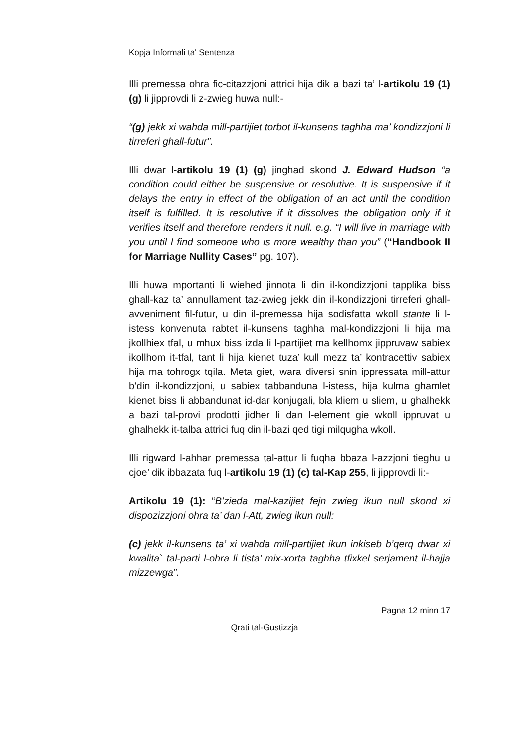Kopja Informali ta' Sentenza
Illi premessa ohra fic-citazzjoni attrici hija dik a bazi ta’ l-artikolu 19 (1) (g) li jipprovdi li z-zwieg huwa null:-
“(g) jekk xi wahda mill-partijiet torbot il-kunsens taghha ma’ kondizzjoni li tirreferi ghall-futur”.
Illi dwar l-artikolu 19 (1) (g) jinghad skond J. Edward Hudson “a condition could either be suspensive or resolutive. It is suspensive if it delays the entry in effect of the obligation of an act until the condition itself is fulfilled. It is resolutive if it dissolves the obligation only if it verifies itself and therefore renders it null. e.g. “I will live in marriage with you until I find someone who is more wealthy than you” (“Handbook II for Marriage Nullity Cases” pg. 107).
Illi huwa mportanti li wiehed jinnota li din il-kondizzjoni tapplika biss ghall-kaz ta’ annullament taz-zwieg jekk din il-kondizzjoni tirreferi ghall-avveniment fil-futur, u din il-premessa hija sodisfatta wkoll stante li l-istess konvenuta rabtet il-kunsens taghha mal-kondizzjoni li hija ma jkollhiex tfal, u mhux biss izda li l-partijiet ma kellhomx jippruvaw sabiex ikollhom it-tfal, tant li hija kienet tuza’ kull mezz ta’ kontracettiv sabiex hija ma tohrogx tqila. Meta giet, wara diversi snin ippressata mill-attur b’din il-kondizzjoni, u sabiex tabbanduna l-istess, hija kulma ghamlet kienet biss li abbandunat id-dar konjugali, bla kliem u sliem, u ghalhekk a bazi tal-provi prodotti jidher li dan l-element gie wkoll ippruvat u ghalhekk it-talba attrici fuq din il-bazi qed tigi milqugha wkoll.
Illi rigward l-ahhar premessa tal-attur li fuqha bbaza l-azzjoni tieghu u cjoe’ dik ibbazata fuq l-artikolu 19 (1) (c) tal-Kap 255, li jipprovdi li:-
Artikolu 19 (1): “B’zieda mal-kazijiet fejn zwieg ikun null skond xi dispozizzjoni ohra ta’ dan l-Att, zwieg ikun null:
(c) jekk il-kunsens ta’ xi wahda mill-partijiet ikun inkiseb b’qerq dwar xi kwalita` tal-parti l-ohra li tista’ mix-xorta taghha tfixkel serjament il-hajja mizzewga”.
Pagna 12 minn 17
Qrati tal-Gustizzja